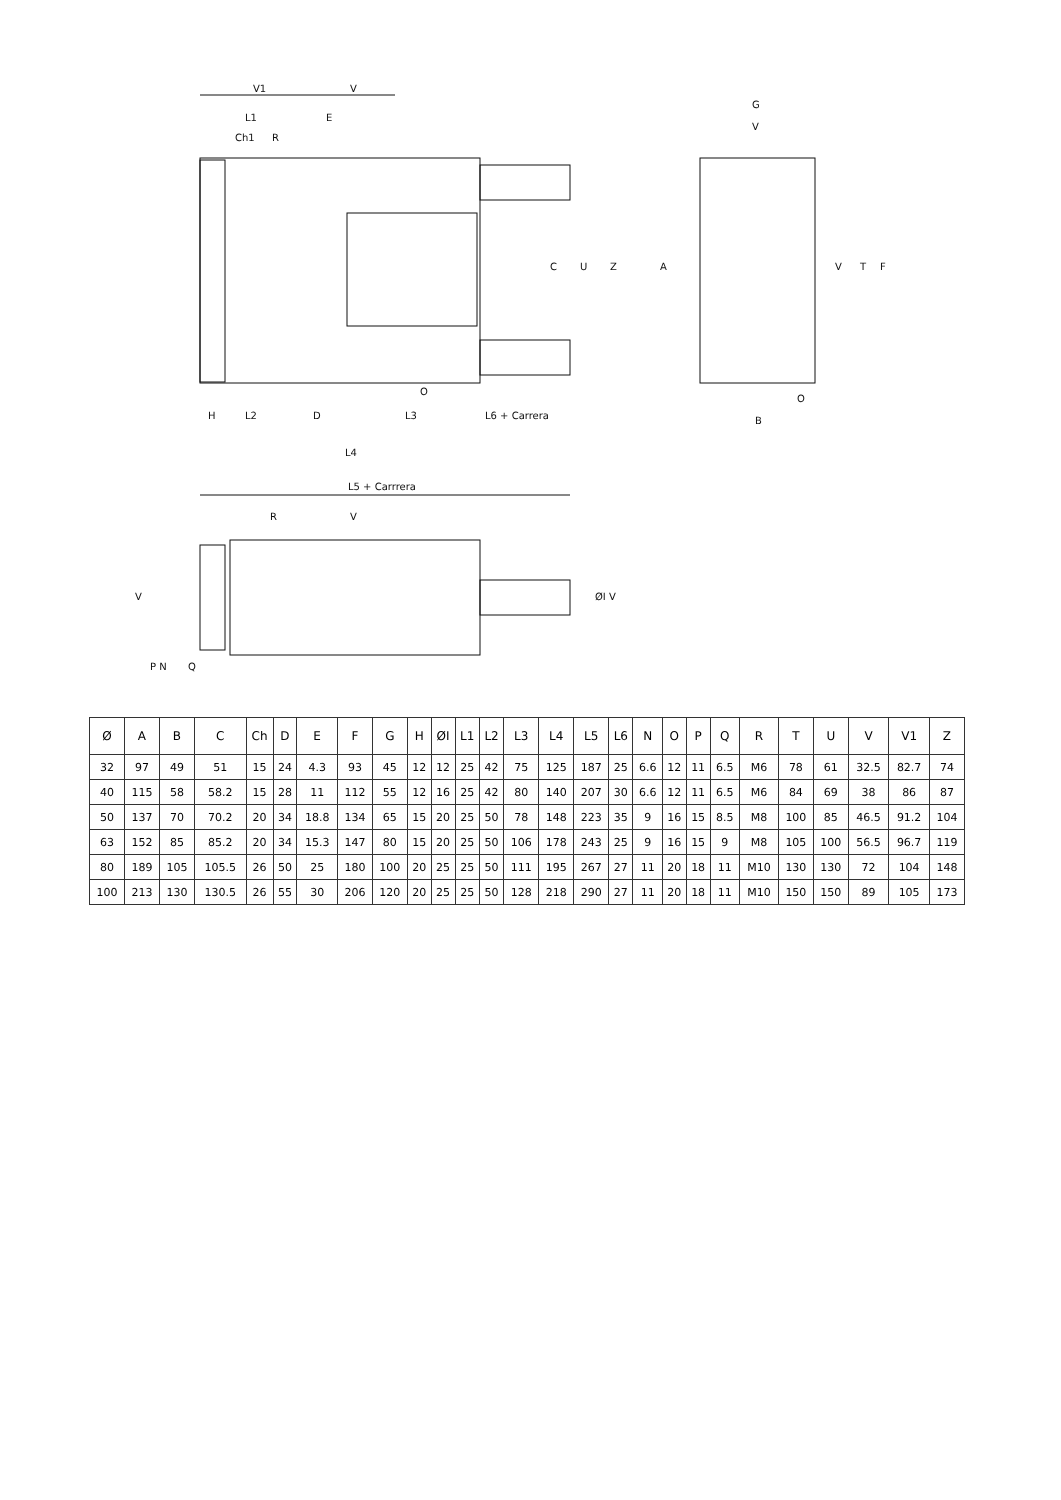V1
V
L1
E
Ch1
R
H
L2
D
L3
L6 + Carrera
L4
L5 + Carrrera
G
V
B
O
A
V
T
F
C
U
Z
O
R
V
V
ØI V
P N
Q
| Ø | A | B | C | Ch | D | E | F | G | H | ØI | L1 | L2 | L3 | L4 | L5 | L6 | N | O | P | Q | R | T | U | V | V1 | Z |
| --- | --- | --- | --- | --- | --- | --- | --- | --- | --- | --- | --- | --- | --- | --- | --- | --- | --- | --- | --- | --- | --- | --- | --- | --- | --- | --- |
| 32 | 97 | 49 | 51 | 15 | 24 | 4.3 | 93 | 45 | 12 | 12 | 25 | 42 | 75 | 125 | 187 | 25 | 6.6 | 12 | 11 | 6.5 | M6 | 78 | 61 | 32.5 | 82.7 | 74 |
| 40 | 115 | 58 | 58.2 | 15 | 28 | 11 | 112 | 55 | 12 | 16 | 25 | 42 | 80 | 140 | 207 | 30 | 6.6 | 12 | 11 | 6.5 | M6 | 84 | 69 | 38 | 86 | 87 |
| 50 | 137 | 70 | 70.2 | 20 | 34 | 18.8 | 134 | 65 | 15 | 20 | 25 | 50 | 78 | 148 | 223 | 35 | 9 | 16 | 15 | 8.5 | M8 | 100 | 85 | 46.5 | 91.2 | 104 |
| 63 | 152 | 85 | 85.2 | 20 | 34 | 15.3 | 147 | 80 | 15 | 20 | 25 | 50 | 106 | 178 | 243 | 25 | 9 | 16 | 15 | 9 | M8 | 105 | 100 | 56.5 | 96.7 | 119 |
| 80 | 189 | 105 | 105.5 | 26 | 50 | 25 | 180 | 100 | 20 | 25 | 25 | 50 | 111 | 195 | 267 | 27 | 11 | 20 | 18 | 11 | M10 | 130 | 130 | 72 | 104 | 148 |
| 100 | 213 | 130 | 130.5 | 26 | 55 | 30 | 206 | 120 | 20 | 25 | 25 | 50 | 128 | 218 | 290 | 27 | 11 | 20 | 18 | 11 | M10 | 150 | 150 | 89 | 105 | 173 |